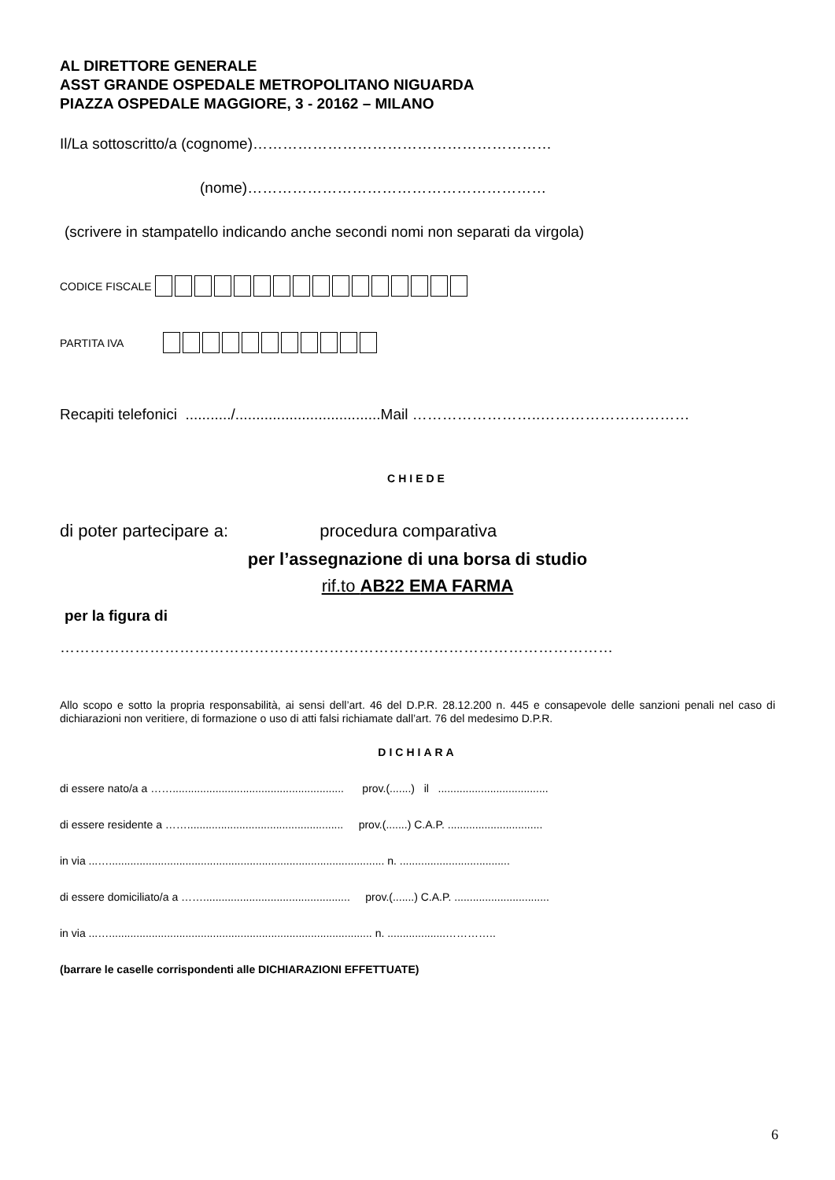AL DIRETTORE GENERALE
ASST GRANDE OSPEDALE METROPOLITANO NIGUARDA
PIAZZA OSPEDALE MAGGIORE, 3 - 20162 – MILANO
Il/La sottoscritto/a (cognome)……………………………………………………
(nome)……………………………………………………
(scrivere in stampatello indicando anche secondi nomi non separati da virgola)
CODICE FISCALE
PARTITA IVA
Recapiti telefonici .........../...................................Mail ……………………..…………………………
CHIEDE
di poter partecipare a: procedura comparativa
per l’assegnazione di una borsa di studio
rif.to AB22 EMA FARMA
per la figura di
…………………………………………………………………………………………………
Allo scopo e sotto la propria responsabilità, ai sensi dell’art. 46 del D.P.R. 28.12.200 n. 445 e consapevole delle sanzioni penali nel caso di dichiarazioni non veritiere, di formazione o uso di atti falsi richiamate dall’art. 76 del medesimo D.P.R.
DICHIARA
di essere nato/a a ……........................................................ prov.(.......) il ....................................
di essere residente a ……................................................... prov.(.......) C.A.P. ...............................
in via ...….......................................................................................... n. ....................................
di essere domiciliato/a a ……................................................ prov.(.......) C.A.P. ...............................
in via ...…...................................................................................... n. ...................…………..
(barrare le caselle corrispondenti alle DICHIARAZIONI EFFETTUATE)
6